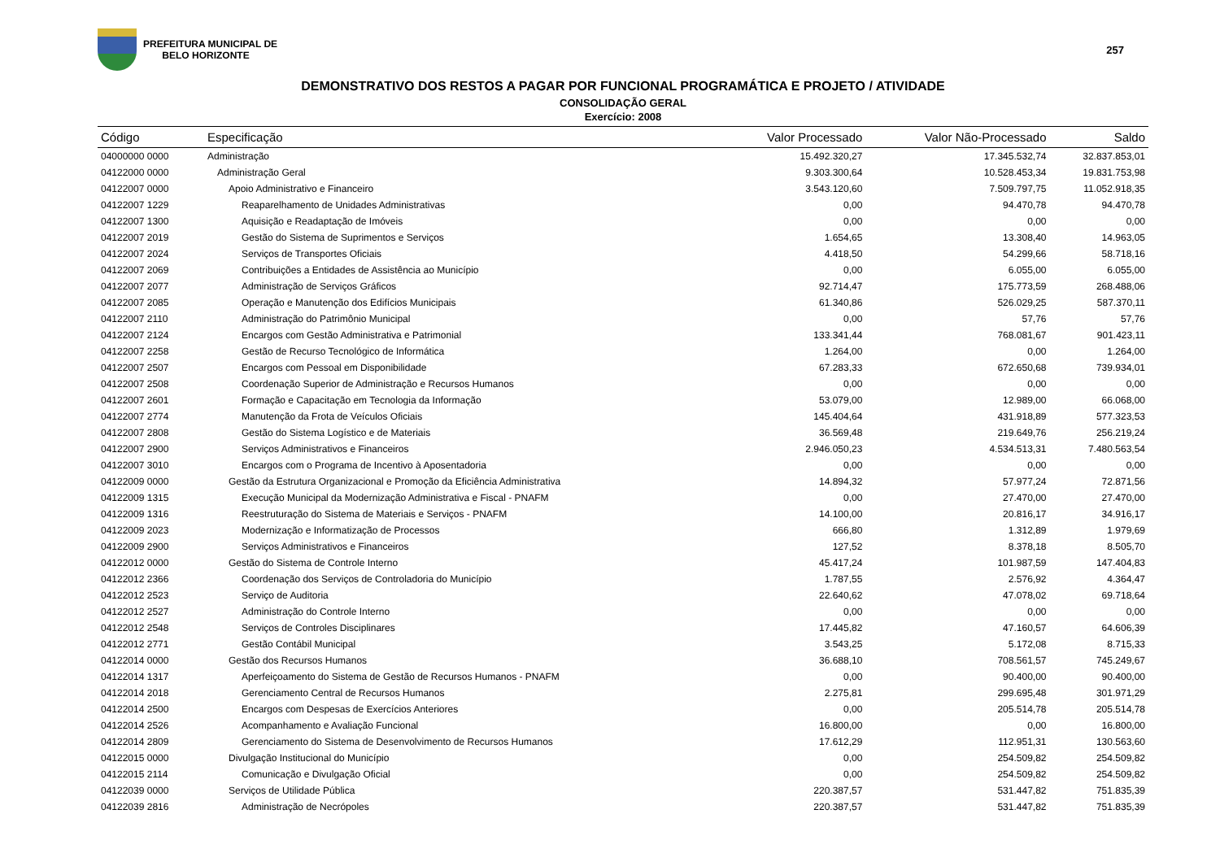PREFEITURA MUNICIPAL DE
BELO HORIZONTE
257
DEMONSTRATIVO DOS RESTOS A PAGAR POR FUNCIONAL PROGRAMÁTICA E PROJETO / ATIVIDADE
CONSOLIDAÇÃO GERAL
Exercício: 2008
| Código | Especificação | Valor Processado | Valor Não-Processado | Saldo |
| --- | --- | --- | --- | --- |
| 04000000 0000 | Administração | 15.492.320,27 | 17.345.532,74 | 32.837.853,01 |
| 04122000 0000 | Administração Geral | 9.303.300,64 | 10.528.453,34 | 19.831.753,98 |
| 04122007 0000 | Apoio Administrativo e Financeiro | 3.543.120,60 | 7.509.797,75 | 11.052.918,35 |
| 04122007 1229 | Reaparelhamento de Unidades Administrativas | 0,00 | 94.470,78 | 94.470,78 |
| 04122007 1300 | Aquisição e Readaptação de Imóveis | 0,00 | 0,00 | 0,00 |
| 04122007 2019 | Gestão do Sistema de Suprimentos e Serviços | 1.654,65 | 13.308,40 | 14.963,05 |
| 04122007 2024 | Serviços de Transportes Oficiais | 4.418,50 | 54.299,66 | 58.718,16 |
| 04122007 2069 | Contribuições a Entidades de Assistência ao Município | 0,00 | 6.055,00 | 6.055,00 |
| 04122007 2077 | Administração de Serviços Gráficos | 92.714,47 | 175.773,59 | 268.488,06 |
| 04122007 2085 | Operação e Manutenção dos Edifícios Municipais | 61.340,86 | 526.029,25 | 587.370,11 |
| 04122007 2110 | Administração do Patrimônio Municipal | 0,00 | 57,76 | 57,76 |
| 04122007 2124 | Encargos com Gestão Administrativa e Patrimonial | 133.341,44 | 768.081,67 | 901.423,11 |
| 04122007 2258 | Gestão de Recurso Tecnológico de Informática | 1.264,00 | 0,00 | 1.264,00 |
| 04122007 2507 | Encargos com Pessoal em Disponibilidade | 67.283,33 | 672.650,68 | 739.934,01 |
| 04122007 2508 | Coordenação Superior de Administração e Recursos Humanos | 0,00 | 0,00 | 0,00 |
| 04122007 2601 | Formação e Capacitação em Tecnologia da Informação | 53.079,00 | 12.989,00 | 66.068,00 |
| 04122007 2774 | Manutenção da Frota de Veículos Oficiais | 145.404,64 | 431.918,89 | 577.323,53 |
| 04122007 2808 | Gestão do Sistema Logístico e de Materiais | 36.569,48 | 219.649,76 | 256.219,24 |
| 04122007 2900 | Serviços Administrativos e Financeiros | 2.946.050,23 | 4.534.513,31 | 7.480.563,54 |
| 04122007 3010 | Encargos com o Programa de Incentivo à Aposentadoria | 0,00 | 0,00 | 0,00 |
| 04122009 0000 | Gestão da Estrutura Organizacional e Promoção da Eficiência Administrativa | 14.894,32 | 57.977,24 | 72.871,56 |
| 04122009 1315 | Execução Municipal da Modernização Administrativa e Fiscal - PNAFM | 0,00 | 27.470,00 | 27.470,00 |
| 04122009 1316 | Reestruturação do Sistema de Materiais e Serviços - PNAFM | 14.100,00 | 20.816,17 | 34.916,17 |
| 04122009 2023 | Modernização e Informatização de Processos | 666,80 | 1.312,89 | 1.979,69 |
| 04122009 2900 | Serviços Administrativos e Financeiros | 127,52 | 8.378,18 | 8.505,70 |
| 04122012 0000 | Gestão do Sistema de Controle Interno | 45.417,24 | 101.987,59 | 147.404,83 |
| 04122012 2366 | Coordenação dos Serviços de Controladoria do Município | 1.787,55 | 2.576,92 | 4.364,47 |
| 04122012 2523 | Serviço de Auditoria | 22.640,62 | 47.078,02 | 69.718,64 |
| 04122012 2527 | Administração do Controle Interno | 0,00 | 0,00 | 0,00 |
| 04122012 2548 | Serviços de Controles Disciplinares | 17.445,82 | 47.160,57 | 64.606,39 |
| 04122012 2771 | Gestão Contábil Municipal | 3.543,25 | 5.172,08 | 8.715,33 |
| 04122014 0000 | Gestão dos Recursos Humanos | 36.688,10 | 708.561,57 | 745.249,67 |
| 04122014 1317 | Aperfeiçoamento do Sistema de Gestão de Recursos Humanos - PNAFM | 0,00 | 90.400,00 | 90.400,00 |
| 04122014 2018 | Gerenciamento Central de Recursos Humanos | 2.275,81 | 299.695,48 | 301.971,29 |
| 04122014 2500 | Encargos com Despesas de Exercícios Anteriores | 0,00 | 205.514,78 | 205.514,78 |
| 04122014 2526 | Acompanhamento e Avaliação Funcional | 16.800,00 | 0,00 | 16.800,00 |
| 04122014 2809 | Gerenciamento do Sistema de Desenvolvimento de Recursos Humanos | 17.612,29 | 112.951,31 | 130.563,60 |
| 04122015 0000 | Divulgação Institucional do Município | 0,00 | 254.509,82 | 254.509,82 |
| 04122015 2114 | Comunicação e Divulgação Oficial | 0,00 | 254.509,82 | 254.509,82 |
| 04122039 0000 | Serviços de Utilidade Pública | 220.387,57 | 531.447,82 | 751.835,39 |
| 04122039 2816 | Administração de Necrópoles | 220.387,57 | 531.447,82 | 751.835,39 |